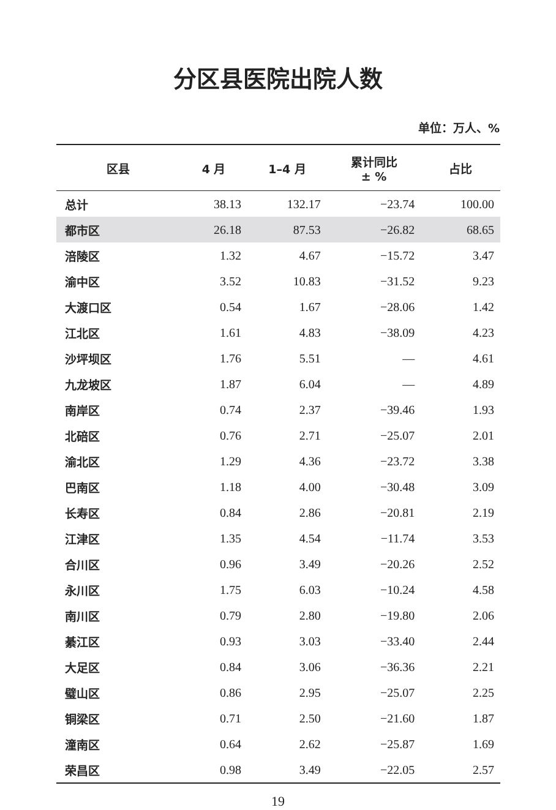分区县医院出院人数
单位：万人、%
| 区县 | 4 月 | 1–4 月 | 累计同比 ± % | 占比 |
| --- | --- | --- | --- | --- |
| 总计 | 38.13 | 132.17 | −23.74 | 100.00 |
| 都市区 | 26.18 | 87.53 | −26.82 | 68.65 |
| 涪陵区 | 1.32 | 4.67 | −15.72 | 3.47 |
| 渝中区 | 3.52 | 10.83 | −31.52 | 9.23 |
| 大渡口区 | 0.54 | 1.67 | −28.06 | 1.42 |
| 江北区 | 1.61 | 4.83 | −38.09 | 4.23 |
| 沙坪坝区 | 1.76 | 5.51 | — | 4.61 |
| 九龙坡区 | 1.87 | 6.04 | — | 4.89 |
| 南岸区 | 0.74 | 2.37 | −39.46 | 1.93 |
| 北碚区 | 0.76 | 2.71 | −25.07 | 2.01 |
| 渝北区 | 1.29 | 4.36 | −23.72 | 3.38 |
| 巴南区 | 1.18 | 4.00 | −30.48 | 3.09 |
| 长寿区 | 0.84 | 2.86 | −20.81 | 2.19 |
| 江津区 | 1.35 | 4.54 | −11.74 | 3.53 |
| 合川区 | 0.96 | 3.49 | −20.26 | 2.52 |
| 永川区 | 1.75 | 6.03 | −10.24 | 4.58 |
| 南川区 | 0.79 | 2.80 | −19.80 | 2.06 |
| 綦江区 | 0.93 | 3.03 | −33.40 | 2.44 |
| 大足区 | 0.84 | 3.06 | −36.36 | 2.21 |
| 璧山区 | 0.86 | 2.95 | −25.07 | 2.25 |
| 铜梁区 | 0.71 | 2.50 | −21.60 | 1.87 |
| 潼南区 | 0.64 | 2.62 | −25.87 | 1.69 |
| 荣昌区 | 0.98 | 3.49 | −22.05 | 2.57 |
19